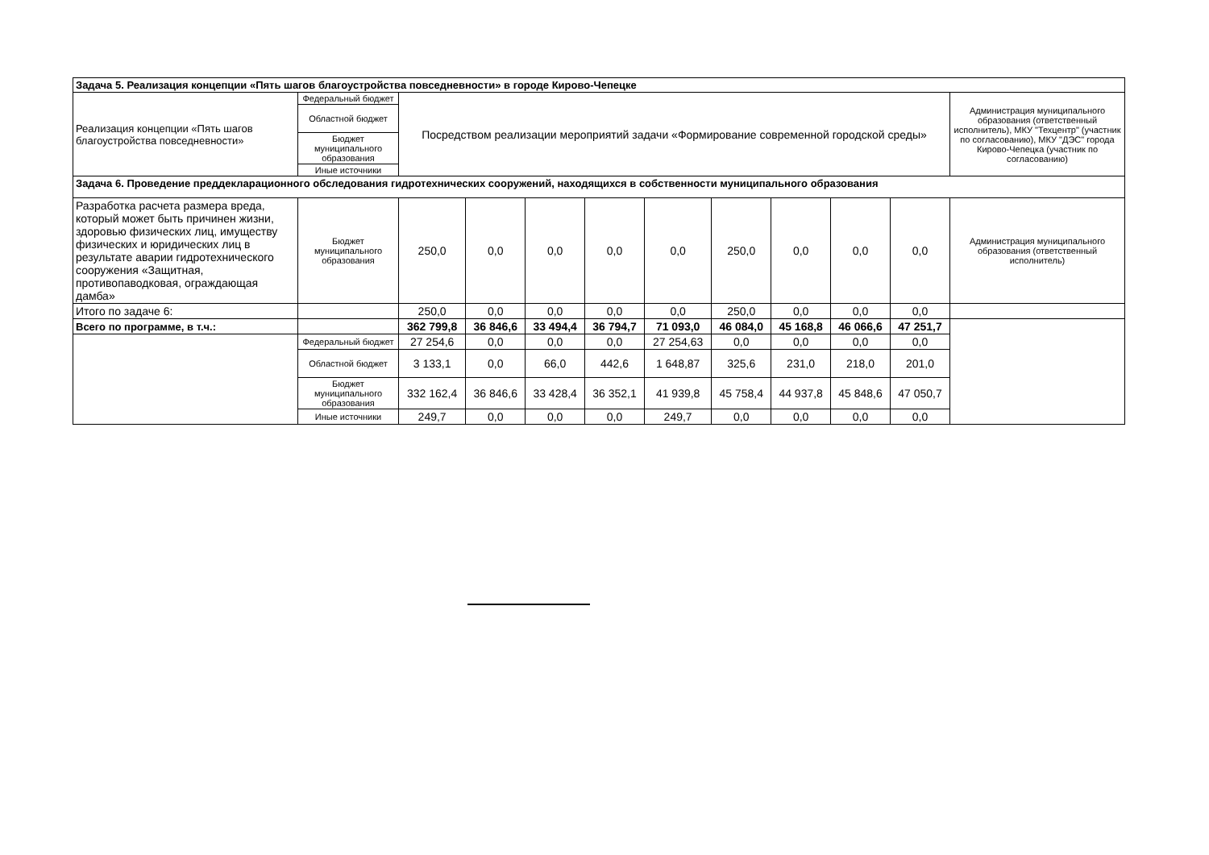| Задача 5. Реализация концепции «Пять шагов благоустройства повседневности» в городе Кирово-Чепецке | | | | | | | | | | | |
| Реализация концепции «Пять шагов благоустройства повседневности» | Федеральный бюджет | Посредством реализации мероприятий задачи «Формирование современной городской среды» | | | | | | | | | Администрация муниципального образования (ответственный исполнитель), МКУ "Техцентр" (участник по согласованию), МКУ "ДЭС" города Кирово-Чепецка (участник по согласованию) |
| | Областной бюджет | | | | | | | | | | |
| | Бюджет муниципального образования | | | | | | | | | | |
| | Иные источники | | | | | | | | | | |
| Задача 6. Проведение преддекларационного обследования гидротехнических сооружений, находящихся в собственности муниципального образования | | | | | | | | | | | |
| Разработка расчета размера вреда, который может быть причинен жизни, здоровью физических лиц, имуществу физических и юридических лиц в результате аварии гидротехнического сооружения «Защитная, противопаводковая, ограждающая дамба» | Бюджет муниципального образования | 250,0 | 0,0 | 0,0 | 0,0 | 0,0 | 250,0 | 0,0 | 0,0 | 0,0 | Администрация муниципального образования (ответственный исполнитель) |
| Итого по задаче 6: | | 250,0 | 0,0 | 0,0 | 0,0 | 0,0 | 250,0 | 0,0 | 0,0 | 0,0 | |
| Всего по программе, в т.ч.: | | 362 799,8 | 36 846,6 | 33 494,4 | 36 794,7 | 71 093,0 | 46 084,0 | 45 168,8 | 46 066,6 | 47 251,7 | |
| | Федеральный бюджет | 27 254,6 | 0,0 | 0,0 | 0,0 | 27 254,63 | 0,0 | 0,0 | 0,0 | 0,0 | |
| | Областной бюджет | 3 133,1 | 0,0 | 66,0 | 442,6 | 1 648,87 | 325,6 | 231,0 | 218,0 | 201,0 | |
| | Бюджет муниципального образования | 332 162,4 | 36 846,6 | 33 428,4 | 36 352,1 | 41 939,8 | 45 758,4 | 44 937,8 | 45 848,6 | 47 050,7 | |
| | Иные источники | 249,7 | 0,0 | 0,0 | 0,0 | 249,7 | 0,0 | 0,0 | 0,0 | 0,0 | |